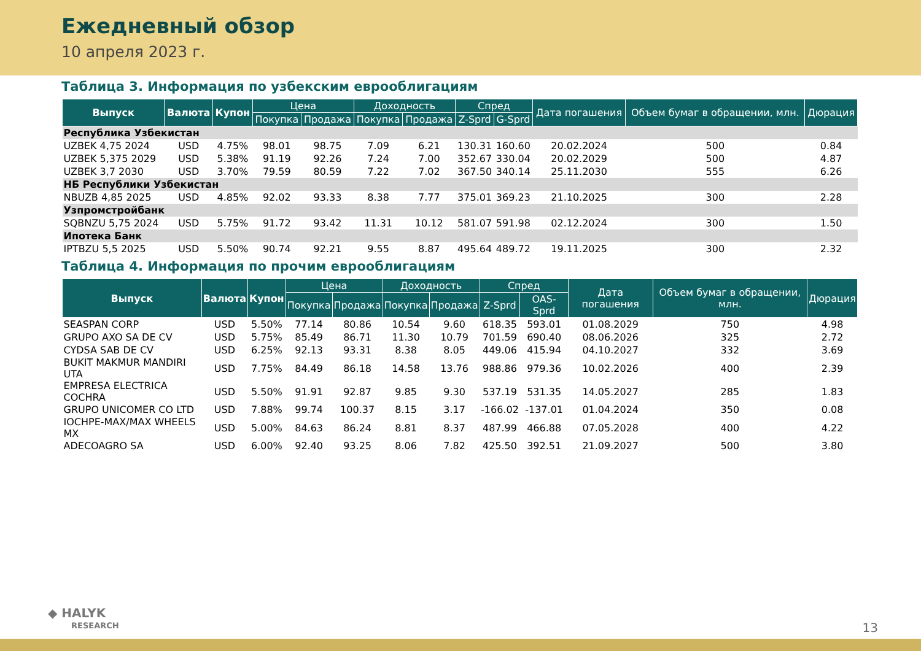Ежедневный обзор
10 апреля 2023 г.
Таблица 3. Информация по узбекским еврооблигациям
| Выпуск | Валюта | Купон | Цена | | Доходность | | Спред | | Дата погашения | Объем бумаг в обращении, млн. | Дюрация |
| --- | --- | --- | --- | --- | --- | --- | --- | --- | --- | --- | --- |
| | | | Покупка | Продажа | Покупка | Продажа | Z-Sprd | G-Sprd | | | |
| Республика Узбекистан | | | | | | | | | | | |
| UZBEK 4,75 2024 | USD | 4.75% | 98.01 | 98.75 | 7.09 | 6.21 | 130.31 | 160.60 | 20.02.2024 | 500 | 0.84 |
| UZBEK 5,375 2029 | USD | 5.38% | 91.19 | 92.26 | 7.24 | 7.00 | 352.67 | 330.04 | 20.02.2029 | 500 | 4.87 |
| UZBEK 3,7 2030 | USD | 3.70% | 79.59 | 80.59 | 7.22 | 7.02 | 367.50 | 340.14 | 25.11.2030 | 555 | 6.26 |
| НБ Республики Узбекистан | | | | | | | | | | | |
| NBUZB 4,85 2025 | USD | 4.85% | 92.02 | 93.33 | 8.38 | 7.77 | 375.01 | 369.23 | 21.10.2025 | 300 | 2.28 |
| Узпромстройбанк | | | | | | | | | | | |
| SQBNZU 5,75 2024 | USD | 5.75% | 91.72 | 93.42 | 11.31 | 10.12 | 581.07 | 591.98 | 02.12.2024 | 300 | 1.50 |
| Ипотека Банк | | | | | | | | | | | |
| IPTBZU 5,5 2025 | USD | 5.50% | 90.74 | 92.21 | 9.55 | 8.87 | 495.64 | 489.72 | 19.11.2025 | 300 | 2.32 |
Таблица 4. Информация по прочим еврооблигациям
| Выпуск | Валюта | Купон | Цена | | Доходность | | Спред | | Дата погашения | Объем бумаг в обращении, млн. | Дюрация |
| --- | --- | --- | --- | --- | --- | --- | --- | --- | --- | --- | --- |
| | | | Покупка | Продажа | Покупка | Продажа | Z-Sprd | OAS-Sprd | | | |
| SEASPAN CORP | USD | 5.50% | 77.14 | 80.86 | 10.54 | 9.60 | 618.35 | 593.01 | 01.08.2029 | 750 | 4.98 |
| GRUPO AXO SA DE CV | USD | 5.75% | 85.49 | 86.71 | 11.30 | 10.79 | 701.59 | 690.40 | 08.06.2026 | 325 | 2.72 |
| CYDSA SAB DE CV | USD | 6.25% | 92.13 | 93.31 | 8.38 | 8.05 | 449.06 | 415.94 | 04.10.2027 | 332 | 3.69 |
| BUKIT MAKMUR MANDIRI UTA | USD | 7.75% | 84.49 | 86.18 | 14.58 | 13.76 | 988.86 | 979.36 | 10.02.2026 | 400 | 2.39 |
| EMPRESA ELECTRICA COCHRA | USD | 5.50% | 91.91 | 92.87 | 9.85 | 9.30 | 537.19 | 531.35 | 14.05.2027 | 285 | 1.83 |
| GRUPO UNICOMER CO LTD | USD | 7.88% | 99.74 | 100.37 | 8.15 | 3.17 | -166.02 | -137.01 | 01.04.2024 | 350 | 0.08 |
| IOCHPE-MAX/MAX WHEELS MX | USD | 5.00% | 84.63 | 86.24 | 8.81 | 8.37 | 487.99 | 466.88 | 07.05.2028 | 400 | 4.22 |
| ADECOAGRO SA | USD | 6.00% | 92.40 | 93.25 | 8.06 | 7.82 | 425.50 | 392.51 | 21.09.2027 | 500 | 3.80 |
◆ HALYK
RESEARCH
13